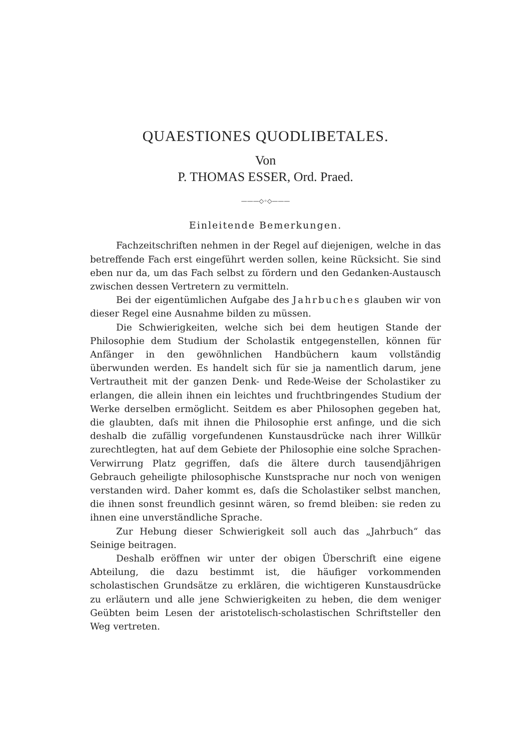QUAESTIONES QUODLIBETALES.
Von
P. THOMAS ESSER, Ord. Praed.
———◇◦◇———
Einleitende Bemerkungen.
Fachzeitschriften nehmen in der Regel auf diejenigen, welche in das betreffende Fach erst eingeführt werden sollen, keine Rücksicht. Sie sind eben nur da, um das Fach selbst zu fördern und den Gedanken-Austausch zwischen dessen Vertretern zu vermitteln.
Bei der eigentümlichen Aufgabe des Jahrbuches glauben wir von dieser Regel eine Ausnahme bilden zu müssen.
Die Schwierigkeiten, welche sich bei dem heutigen Stande der Philosophie dem Studium der Scholastik entgegenstellen, können für Anfänger in den gewöhnlichen Handbüchern kaum vollständig überwunden werden. Es handelt sich für sie ja namentlich darum, jene Vertrautheit mit der ganzen Denk- und Rede-Weise der Scholastiker zu erlangen, die allein ihnen ein leichtes und fruchtbringendes Studium der Werke derselben ermöglicht. Seitdem es aber Philosophen gegeben hat, die glaubten, daſs mit ihnen die Philosophie erst anfinge, und die sich deshalb die zufällig vorgefundenen Kunstausdrücke nach ihrer Willkür zurechtlegten, hat auf dem Gebiete der Philosophie eine solche Sprachen-Verwirrung Platz gegriffen, daſs die ältere durch tausendjährigen Gebrauch geheiligte philosophische Kunstsprache nur noch von wenigen verstanden wird. Daher kommt es, daſs die Scholastiker selbst manchen, die ihnen sonst freundlich gesinnt wären, so fremd bleiben: sie reden zu ihnen eine unverständliche Sprache.
Zur Hebung dieser Schwierigkeit soll auch das „Jahrbuch“ das Seinige beitragen.
Deshalb eröffnen wir unter der obigen Überschrift eine eigene Abteilung, die dazu bestimmt ist, die häufiger vorkommenden scholastischen Grundsätze zu erklären, die wichtigeren Kunstausdrücke zu erläutern und alle jene Schwierigkeiten zu heben, die dem weniger Geübten beim Lesen der aristotelisch-scholastischen Schriftsteller den Weg vertreten.